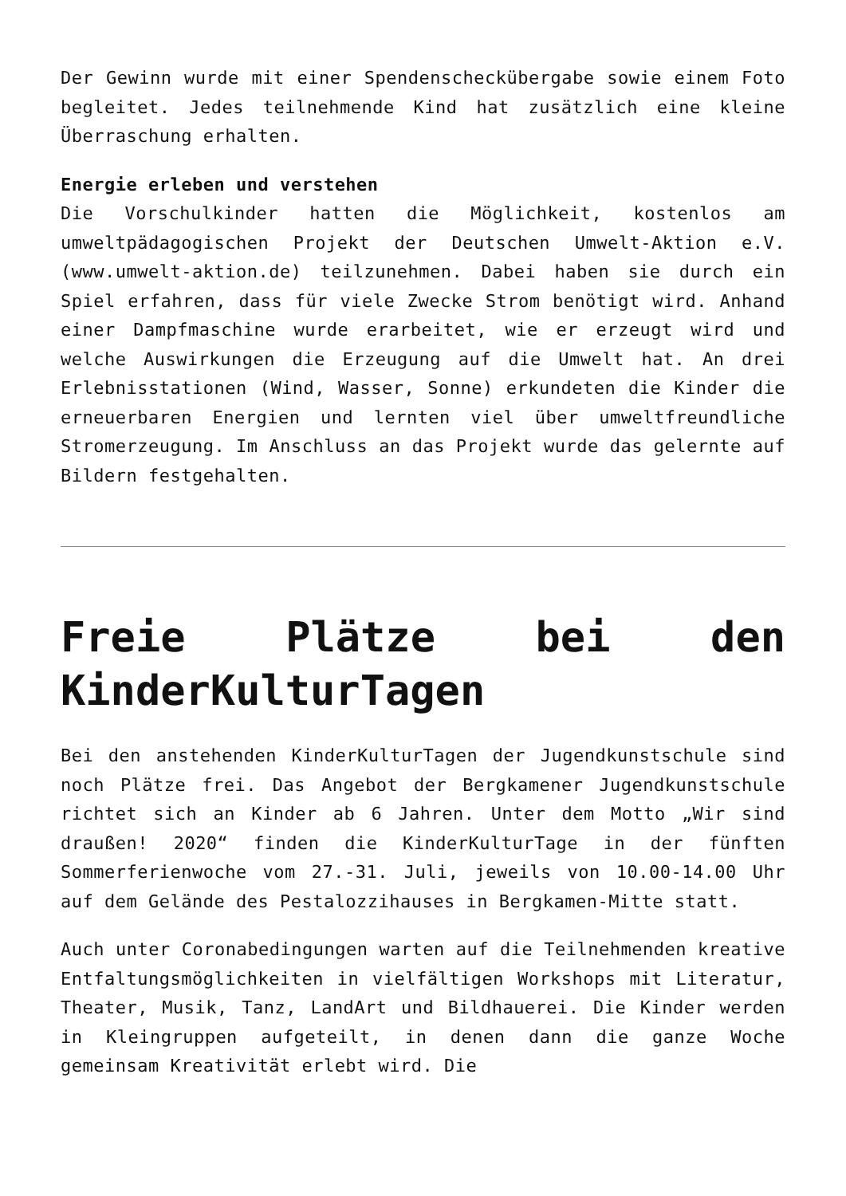Der Gewinn wurde mit einer Spendenscheckübergabe sowie einem Foto begleitet. Jedes teilnehmende Kind hat zusätzlich eine kleine Überraschung erhalten.
Energie erleben und verstehen
Die Vorschulkinder hatten die Möglichkeit, kostenlos am umweltpädagogischen Projekt der Deutschen Umwelt-Aktion e.V. (www.umwelt-aktion.de) teilzunehmen. Dabei haben sie durch ein Spiel erfahren, dass für viele Zwecke Strom benötigt wird. Anhand einer Dampfmaschine wurde erarbeitet, wie er erzeugt wird und welche Auswirkungen die Erzeugung auf die Umwelt hat. An drei Erlebnisstationen (Wind, Wasser, Sonne) erkundeten die Kinder die erneuerbaren Energien und lernten viel über umweltfreundliche Stromerzeugung. Im Anschluss an das Projekt wurde das gelernte auf Bildern festgehalten.
Freie Plätze bei den KinderKulturTagen
Bei den anstehenden KinderKulturTagen der Jugendkunstschule sind noch Plätze frei. Das Angebot der Bergkamener Jugendkunstschule richtet sich an Kinder ab 6 Jahren. Unter dem Motto „Wir sind draußen! 2020“ finden die KinderKulturTage in der fünften Sommerferienwoche vom 27.-31. Juli, jeweils von 10.00-14.00 Uhr auf dem Gelände des Pestalozzihauses in Bergkamen-Mitte statt.
Auch unter Coronabedingungen warten auf die Teilnehmenden kreative Entfaltungsmöglichkeiten in vielfältigen Workshops mit Literatur, Theater, Musik, Tanz, LandArt und Bildhauerei. Die Kinder werden in Kleingruppen aufgeteilt, in denen dann die ganze Woche gemeinsam Kreativität erlebt wird. Die